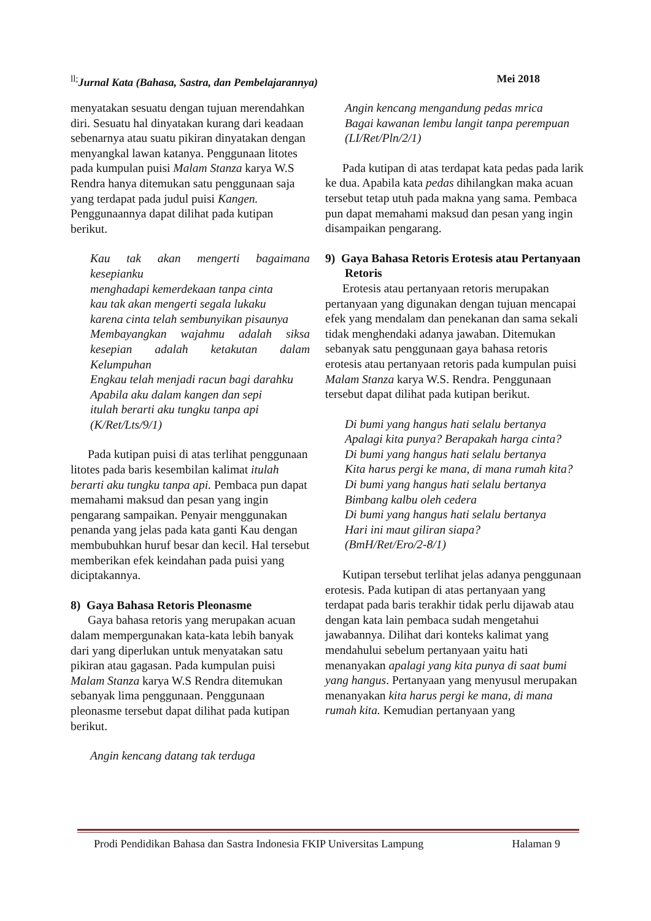<sup>ll;</sup>Jurnal Kata (Bahasa, Sastra, dan Pembelajarannya) Mei 2018
menyatakan sesuatu dengan tujuan merendahkan diri. Sesuatu hal dinyatakan kurang dari keadaan sebenarnya atau suatu pikiran dinyatakan dengan menyangkal lawan katanya. Penggunaan litotes pada kumpulan puisi Malam Stanza karya W.S Rendra hanya ditemukan satu penggunaan saja yang terdapat pada judul puisi Kangen. Penggunaannya dapat dilihat pada kutipan berikut.
Kau tak akan mengerti bagaimana kesepianku
menghadapi kemerdekaan tanpa cinta
kau tak akan mengerti segala lukaku
karena cinta telah sembunyikan pisaunya
Membayangkan wajahmu adalah siksa kesepian adalah ketakutan dalam Kelumpuhan
Engkau telah menjadi racun bagi darahku
Apabila aku dalam kangen dan sepi
itulah berarti aku tungku tanpa api
(K/Ret/Lts/9/1)
Pada kutipan puisi di atas terlihat penggunaan litotes pada baris kesembilan kalimat itulah berarti aku tungku tanpa api. Pembaca pun dapat memahami maksud dan pesan yang ingin pengarang sampaikan. Penyair menggunakan penanda yang jelas pada kata ganti Kau dengan membubuhkan huruf besar dan kecil. Hal tersebut memberikan efek keindahan pada puisi yang diciptakannya.
8) Gaya Bahasa Retoris Pleonasme
Gaya bahasa retoris yang merupakan acuan dalam mempergunakan kata-kata lebih banyak dari yang diperlukan untuk menyatakan satu pikiran atau gagasan. Pada kumpulan puisi Malam Stanza karya W.S Rendra ditemukan sebanyak lima penggunaan. Penggunaan pleonasme tersebut dapat dilihat pada kutipan berikut.
Angin kencang datang tak terduga
Angin kencang mengandung pedas mrica
Bagai kawanan lembu langit tanpa perempuan
(LI/Ret/Pln/2/1)
Pada kutipan di atas terdapat kata pedas pada larik ke dua. Apabila kata pedas dihilangkan maka acuan tersebut tetap utuh pada makna yang sama. Pembaca pun dapat memahami maksud dan pesan yang ingin disampaikan pengarang.
9) Gaya Bahasa Retoris Erotesis atau Pertanyaan Retoris
Erotesis atau pertanyaan retoris merupakan pertanyaan yang digunakan dengan tujuan mencapai efek yang mendalam dan penekanan dan sama sekali tidak menghendaki adanya jawaban. Ditemukan sebanyak satu penggunaan gaya bahasa retoris erotesis atau pertanyaan retoris pada kumpulan puisi Malam Stanza karya W.S. Rendra. Penggunaan tersebut dapat dilihat pada kutipan berikut.
Di bumi yang hangus hati selalu bertanya
Apalagi kita punya? Berapakah harga cinta?
Di bumi yang hangus hati selalu bertanya
Kita harus pergi ke mana, di mana rumah kita?
Di bumi yang hangus hati selalu bertanya
Bimbang kalbu oleh cedera
Di bumi yang hangus hati selalu bertanya
Hari ini maut giliran siapa?
(BmH/Ret/Ero/2-8/1)
Kutipan tersebut terlihat jelas adanya penggunaan erotesis. Pada kutipan di atas pertanyaan yang terdapat pada baris terakhir tidak perlu dijawab atau dengan kata lain pembaca sudah mengetahui jawabannya. Dilihat dari konteks kalimat yang mendahului sebelum pertanyaan yaitu hati menanyakan apalagi yang kita punya di saat bumi yang hangus. Pertanyaan yang menyusul merupakan menanyakan kita harus pergi ke mana, di mana rumah kita. Kemudian pertanyaan yang
Prodi Pendidikan Bahasa dan Sastra Indonesia FKIP Universitas Lampung Halaman 9